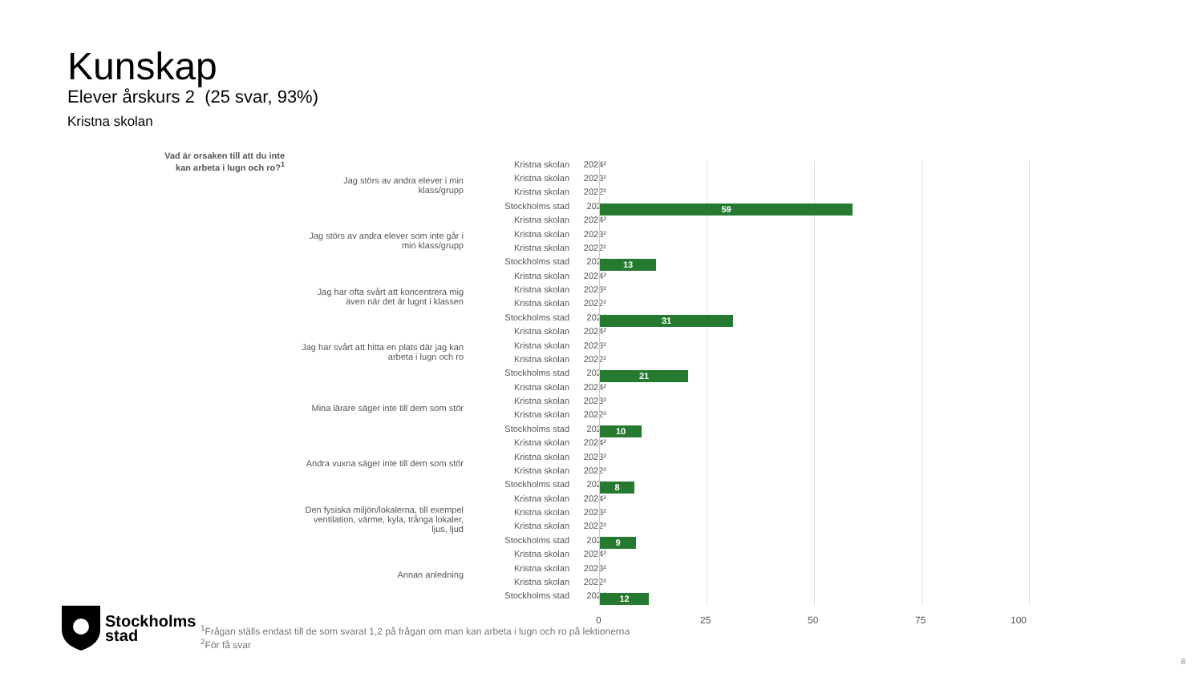Kunskap
Elever årskurs 2 (25 svar, 93%)
Kristna skolan
Vad är orsaken till att du inte kan arbeta i lugn och ro?<sup>1</sup>
Jag störs av andra elever i min klass/grupp
Kristna skolan 2024²
Kristna skolan 2023²
Kristna skolan 2022²
Stockholms stad 2024
Jag störs av andra elever som inte går i min klass/grupp
Kristna skolan 2024²
Kristna skolan 2023²
Kristna skolan 2022²
Stockholms stad 2024
Jag har ofta svårt att koncentrera mig även när det är lugnt i klassen
Kristna skolan 2024²
Kristna skolan 2023²
Kristna skolan 2022²
Stockholms stad 2024
Jag har svårt att hitta en plats där jag kan arbeta i lugn och ro
Kristna skolan 2024²
Kristna skolan 2023²
Kristna skolan 2022²
Stockholms stad 2024
Mina lärare säger inte till dem som stör
Kristna skolan 2024²
Kristna skolan 2023²
Kristna skolan 2022²
Stockholms stad 2024
Andra vuxna säger inte till dem som stör
Kristna skolan 2024²
Kristna skolan 2023²
Kristna skolan 2022²
Stockholms stad 2024
Den fysiska miljön/lokalerna, till exempel ventilation, värme, kyla, trånga lokaler, ljus, ljud
Kristna skolan 2024²
Kristna skolan 2023²
Kristna skolan 2022²
Stockholms stad 2024
Annan anledning
Kristna skolan 2024²
Kristna skolan 2023²
Kristna skolan 2022²
Stockholms stad 2024
59
13
31
21
10
8
9
12
0 25 50 75 100
Stockholms
stad
<sup>1</sup> Frågan ställs endast till de som svarat 1,2 på frågan om man kan arbeta i lugn och ro på lektionerna
<sup>2</sup> För få svar
8